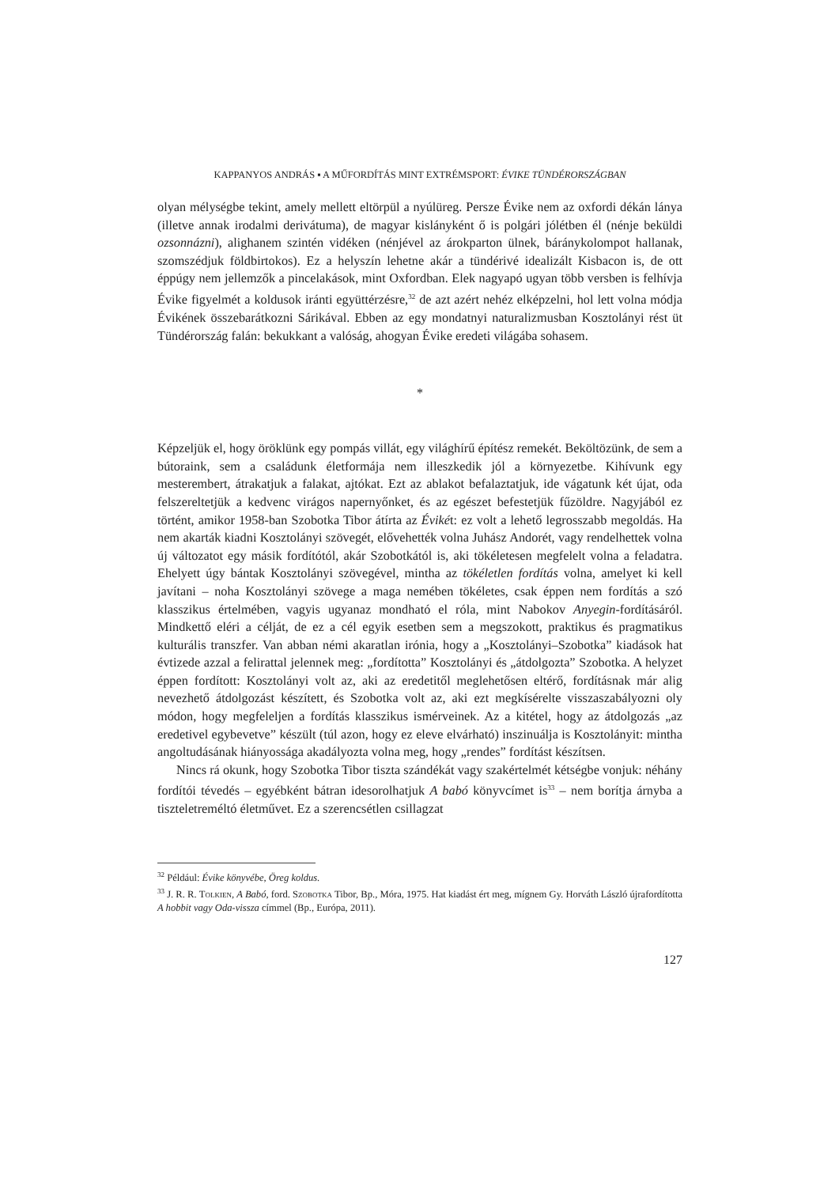KAPPANYOS ANDRÁS ▪ A MŰFORDÍTÁS MINT EXTRÉMSPORT: ÉVIKE TÜNDÉRORSZÁGBAN
olyan mélységbe tekint, amely mellett eltörpül a nyúlüreg. Persze Évike nem az oxfordi dékán lánya (illetve annak irodalmi derivátuma), de magyar kislányként ő is polgári jólétben él (nénje beküldi ozsonnázni), alighanem szintén vidéken (nénjével az árokparton ülnek, báránykolompot hallanak, szomszédjuk földbirtokos). Ez a helyszín lehetne akár a tündérivé idealizált Kisbacon is, de ott éppúgy nem jellemzők a pincelakások, mint Oxfordban. Elek nagyapó ugyan több versben is felhívja Évike figyelmét a koldusok iránti együttérzésre,<sup>32</sup> de azt azért nehéz elképzelni, hol lett volna módja Évikének összebarátkozni Sárikával. Ebben az egy mondatnyi naturalizmusban Kosztolányi rést üt Tündérország falán: bekukkant a valóság, ahogyan Évike eredeti világába sohasem.
*
Képzeljük el, hogy öröklünk egy pompás villát, egy világhírű építész remekét. Beköltözünk, de sem a bútoraink, sem a családunk életformája nem illeszkedik jól a környezetbe. Kihívunk egy mesterembert, átrakatjuk a falakat, ajtókat. Ezt az ablakot befalaztatjuk, ide vágatunk két újat, oda felszereltetjük a kedvenc virágos napernyőnket, és az egészet befestetjük fűzöldre. Nagyjából ez történt, amikor 1958-ban Szobotka Tibor átírta az Évikét: ez volt a lehető legrosszabb megoldás. Ha nem akarták kiadni Kosztolányi szövegét, elővehették volna Juhász Andorét, vagy rendelhettek volna új változatot egy másik fordítótól, akár Szobotkától is, aki tökéletesen megfelelt volna a feladatra. Ehelyett úgy bántak Kosztolányi szövegével, mintha az tökéletlen fordítás volna, amelyet ki kell javítani – noha Kosztolányi szövege a maga nemében tökéletes, csak éppen nem fordítás a szó klasszikus értelmében, vagyis ugyanaz mondható el róla, mint Nabokov Anyegin-fordításáról. Mindkettő eléri a célját, de ez a cél egyik esetben sem a megszokott, praktikus és pragmatikus kulturális transzfer. Van abban némi akaratlan irónia, hogy a „Kosztolányi–Szobotka” kiadások hat évtizede azzal a felirattal jelennek meg: „fordította” Kosztolányi és „átdolgozta” Szobotka. A helyzet éppen fordított: Kosztolányi volt az, aki az eredetitől meglehetősen eltérő, fordításnak már alig nevezhető átdolgozást készített, és Szobotka volt az, aki ezt megkísérelte visszaszabályozni oly módon, hogy megfeleljen a fordítás klasszikus ismérveinek. Az a kitétel, hogy az átdolgozás „az eredetivel egybevetve” készült (túl azon, hogy ez eleve elvárható) inszinuálja is Kosztolányit: mintha angoltudásának hiányossága akadályozta volna meg, hogy „rendes” fordítást készítsen.
Nincs rá okunk, hogy Szobotka Tibor tiszta szándékát vagy szakértelmét kétségbe vonjuk: néhány fordítói tévedés – egyébként bátran idesorolhatjuk A babó könyvcímet is<sup>33</sup> – nem borítja árnyba a tiszteletreméltó életművet. Ez a szerencsétlen csillagzat
<sup>32</sup> Például: Évike könyvébe, Öreg koldus.
<sup>33</sup> J. R. R. Tolkien, A Babó, ford. Szobotka Tibor, Bp., Móra, 1975. Hat kiadást ért meg, mígnem Gy. Horváth László újrafordította A hobbit vagy Oda-vissza címmel (Bp., Európa, 2011).
127